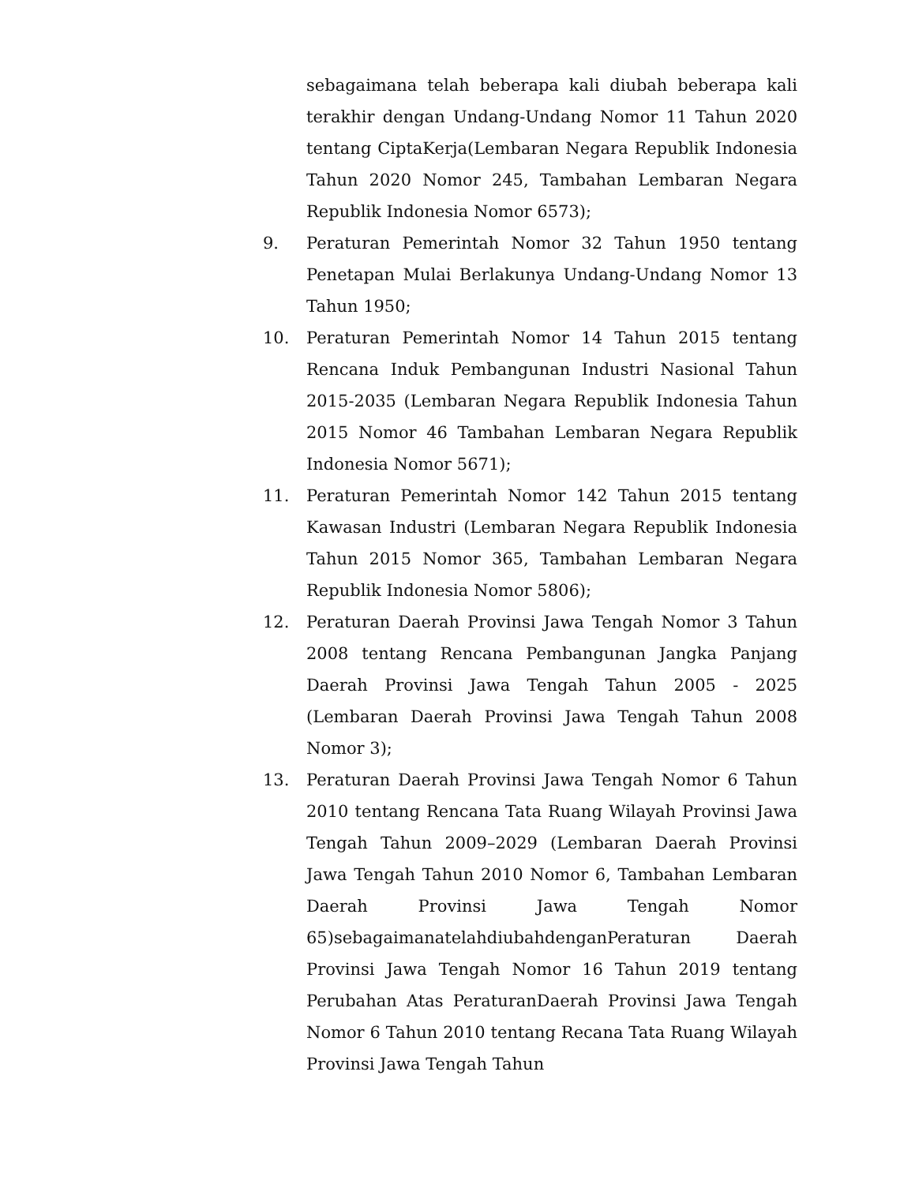sebagaimana telah beberapa kali diubah beberapa kali terakhir dengan Undang-Undang Nomor 11 Tahun 2020 tentang CiptaKerja(Lembaran Negara Republik Indonesia Tahun 2020 Nomor 245, Tambahan Lembaran Negara Republik Indonesia Nomor 6573);
9. Peraturan Pemerintah Nomor 32 Tahun 1950 tentang Penetapan Mulai Berlakunya Undang-Undang Nomor 13 Tahun 1950;
10. Peraturan Pemerintah Nomor 14 Tahun 2015 tentang Rencana Induk Pembangunan Industri Nasional Tahun 2015-2035 (Lembaran Negara Republik Indonesia Tahun 2015 Nomor 46 Tambahan Lembaran Negara Republik Indonesia Nomor 5671);
11. Peraturan Pemerintah Nomor 142 Tahun 2015 tentang Kawasan Industri (Lembaran Negara Republik Indonesia Tahun 2015 Nomor 365, Tambahan Lembaran Negara Republik Indonesia Nomor 5806);
12. Peraturan Daerah Provinsi Jawa Tengah Nomor 3 Tahun 2008 tentang Rencana Pembangunan Jangka Panjang Daerah Provinsi Jawa Tengah Tahun 2005 - 2025 (Lembaran Daerah Provinsi Jawa Tengah Tahun 2008 Nomor 3);
13. Peraturan Daerah Provinsi Jawa Tengah Nomor 6 Tahun 2010 tentang Rencana Tata Ruang Wilayah Provinsi Jawa Tengah Tahun 2009–2029 (Lembaran Daerah Provinsi Jawa Tengah Tahun 2010 Nomor 6, Tambahan Lembaran Daerah Provinsi Jawa Tengah Nomor 65)sebagaimanatelahdiubahdenganPeraturan Daerah Provinsi Jawa Tengah Nomor 16 Tahun 2019 tentang Perubahan Atas PeraturanDaerah Provinsi Jawa Tengah Nomor 6 Tahun 2010 tentang Recana Tata Ruang Wilayah Provinsi Jawa Tengah Tahun